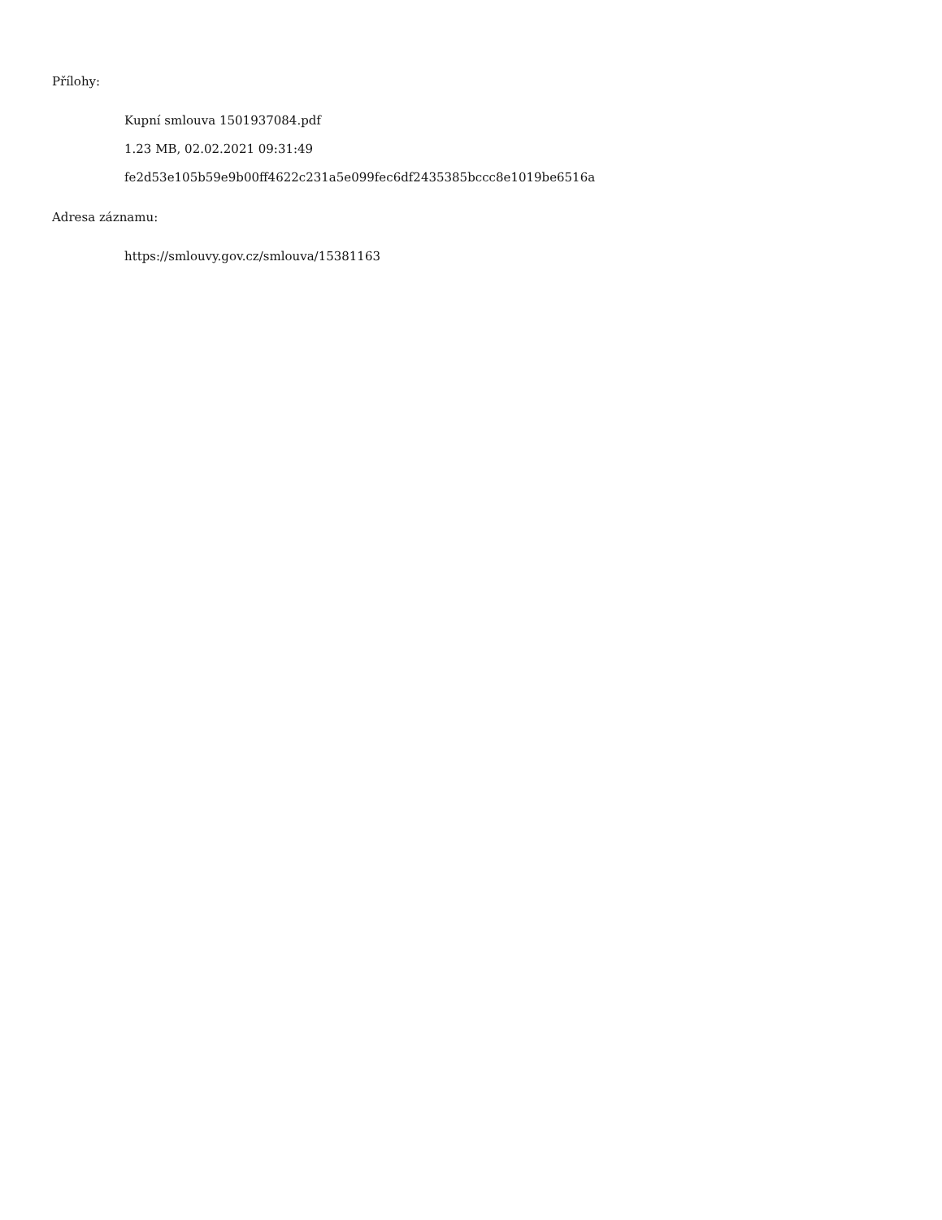Přílohy:
Kupní smlouva 1501937084.pdf
1.23 MB, 02.02.2021 09:31:49
fe2d53e105b59e9b00ff4622c231a5e099fec6df2435385bccc8e1019be6516a
Adresa záznamu:
https://smlouvy.gov.cz/smlouva/15381163